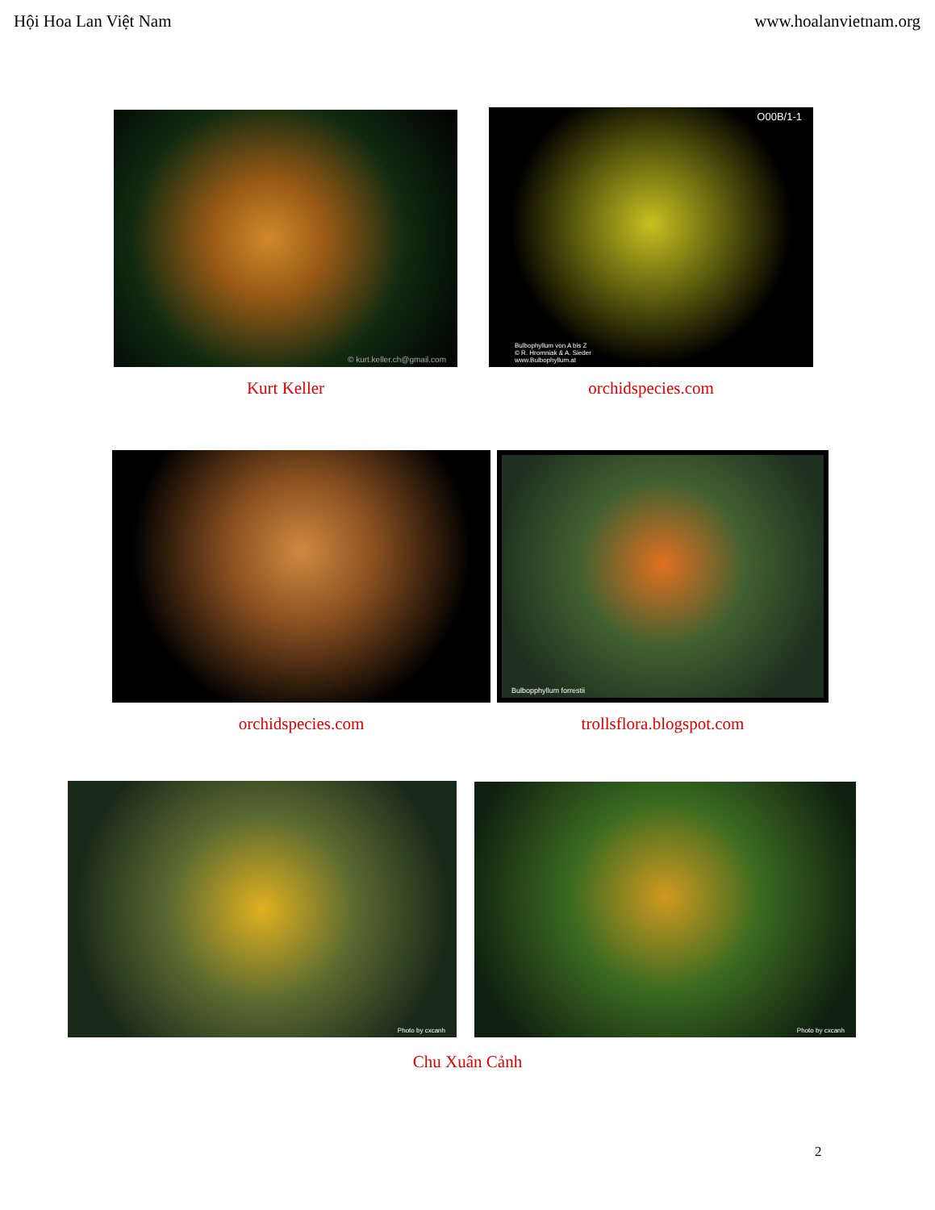Hội Hoa Lan Việt Nam www.hoalanvietnam.org
© kurt.keller.ch@gmail.com
Kurt Keller
O00B/1-1
Bulbophyllum von A bis Z
© R. Hromniak & A. Sieder
www.Bulbophyllum.at
orchidspecies.com
orchidspecies.com
Bulbopphyllum forrestii
trollsflora.blogspot.com
Photo by cxcanh Photo by cxcanh
Chu Xuân Cảnh
2